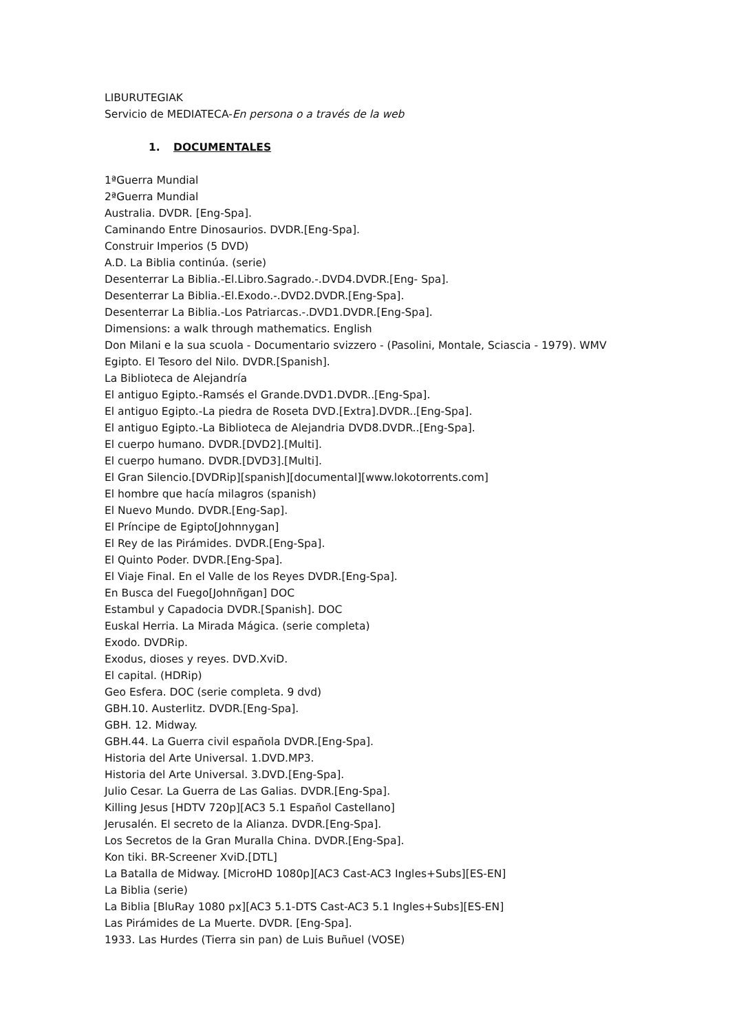LIBURUTEGIAK
Servicio de MEDIATECA-En persona o a través de la web
1. DOCUMENTALES
1ªGuerra Mundial
2ªGuerra Mundial
Australia. DVDR. [Eng-Spa].
Caminando Entre Dinosaurios. DVDR.[Eng-Spa].
Construir Imperios (5 DVD)
A.D. La Biblia continúa. (serie)
Desenterrar La Biblia.-El.Libro.Sagrado.-.DVD4.DVDR.[Eng- Spa].
Desenterrar La Biblia.-El.Exodo.-.DVD2.DVDR.[Eng-Spa].
Desenterrar La Biblia.-Los Patriarcas.-.DVD1.DVDR.[Eng-Spa].
Dimensions: a walk through mathematics. English
Don Milani e la sua scuola - Documentario svizzero - (Pasolini, Montale, Sciascia - 1979). WMV
Egipto. El Tesoro del Nilo. DVDR.[Spanish].
La Biblioteca de Alejandría
El antiguo Egipto.-Ramsés el Grande.DVD1.DVDR..[Eng-Spa].
El antiguo Egipto.-La piedra de Roseta DVD.[Extra].DVDR..[Eng-Spa].
El antiguo Egipto.-La Biblioteca de Alejandria DVD8.DVDR..[Eng-Spa].
El cuerpo humano. DVDR.[DVD2].[Multi].
El cuerpo humano. DVDR.[DVD3].[Multi].
El Gran Silencio.[DVDRip][spanish][documental][www.lokotorrents.com]
El hombre que hacía milagros (spanish)
El Nuevo Mundo. DVDR.[Eng-Sap].
El Príncipe de Egipto[Johnnygan]
El Rey de las Pirámides. DVDR.[Eng-Spa].
El Quinto Poder. DVDR.[Eng-Spa].
El Viaje Final. En el Valle de los Reyes DVDR.[Eng-Spa].
En Busca del Fuego[Johnñgan] DOC
Estambul y Capadocia DVDR.[Spanish]. DOC
Euskal Herria. La Mirada Mágica. (serie completa)
Exodo. DVDRip.
Exodus, dioses y reyes. DVD.XviD.
El capital. (HDRip)
Geo Esfera. DOC (serie completa. 9 dvd)
GBH.10. Austerlitz. DVDR.[Eng-Spa].
GBH. 12. Midway.
GBH.44. La Guerra civil española DVDR.[Eng-Spa].
Historia del Arte Universal. 1.DVD.MP3.
Historia del Arte Universal. 3.DVD.[Eng-Spa].
Julio Cesar. La Guerra de Las Galias. DVDR.[Eng-Spa].
Killing Jesus [HDTV 720p][AC3 5.1 Español Castellano]
Jerusalén. El secreto de la Alianza. DVDR.[Eng-Spa].
Los Secretos de la Gran Muralla China. DVDR.[Eng-Spa].
Kon tiki. BR-Screener XviD.[DTL]
La Batalla de Midway. [MicroHD 1080p][AC3 Cast-AC3 Ingles+Subs][ES-EN]
La Biblia (serie)
La Biblia [BluRay 1080 px][AC3 5.1-DTS Cast-AC3 5.1 Ingles+Subs][ES-EN]
Las Pirámides de La Muerte. DVDR. [Eng-Spa].
1933. Las Hurdes (Tierra sin pan) de Luis Buñuel (VOSE)